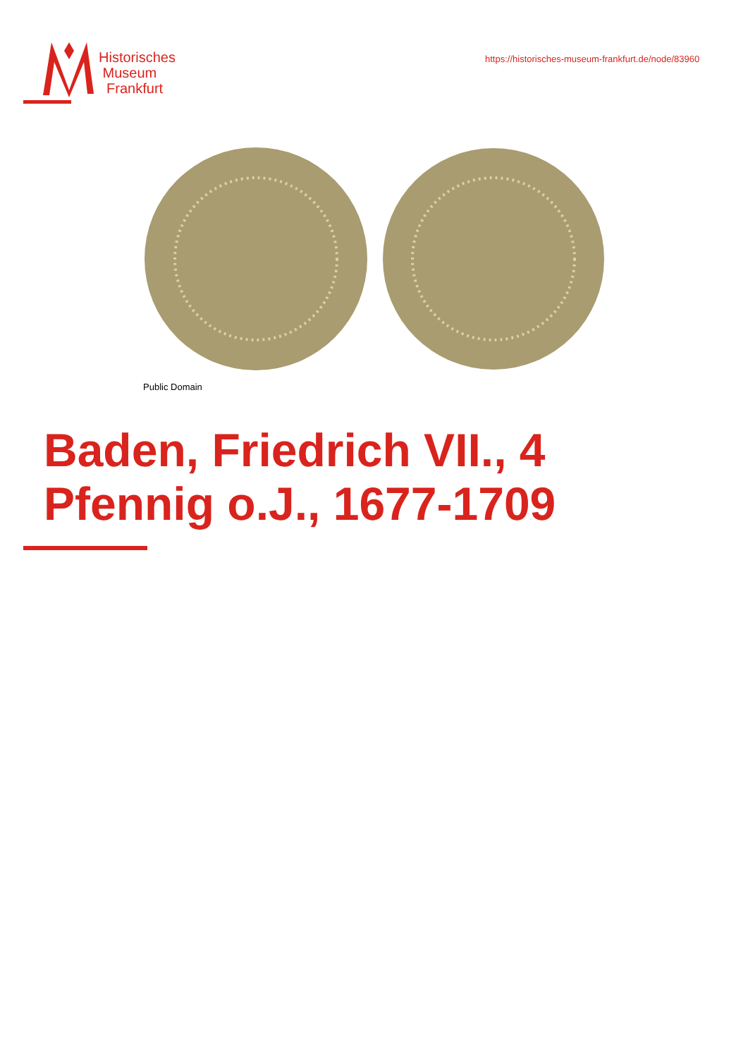Historisches
Museum
Frankfurt
https://historisches-museum-frankfurt.de/node/83960
Public Domain
Baden, Friedrich VII., 4 Pfennig o.J., 1677-1709